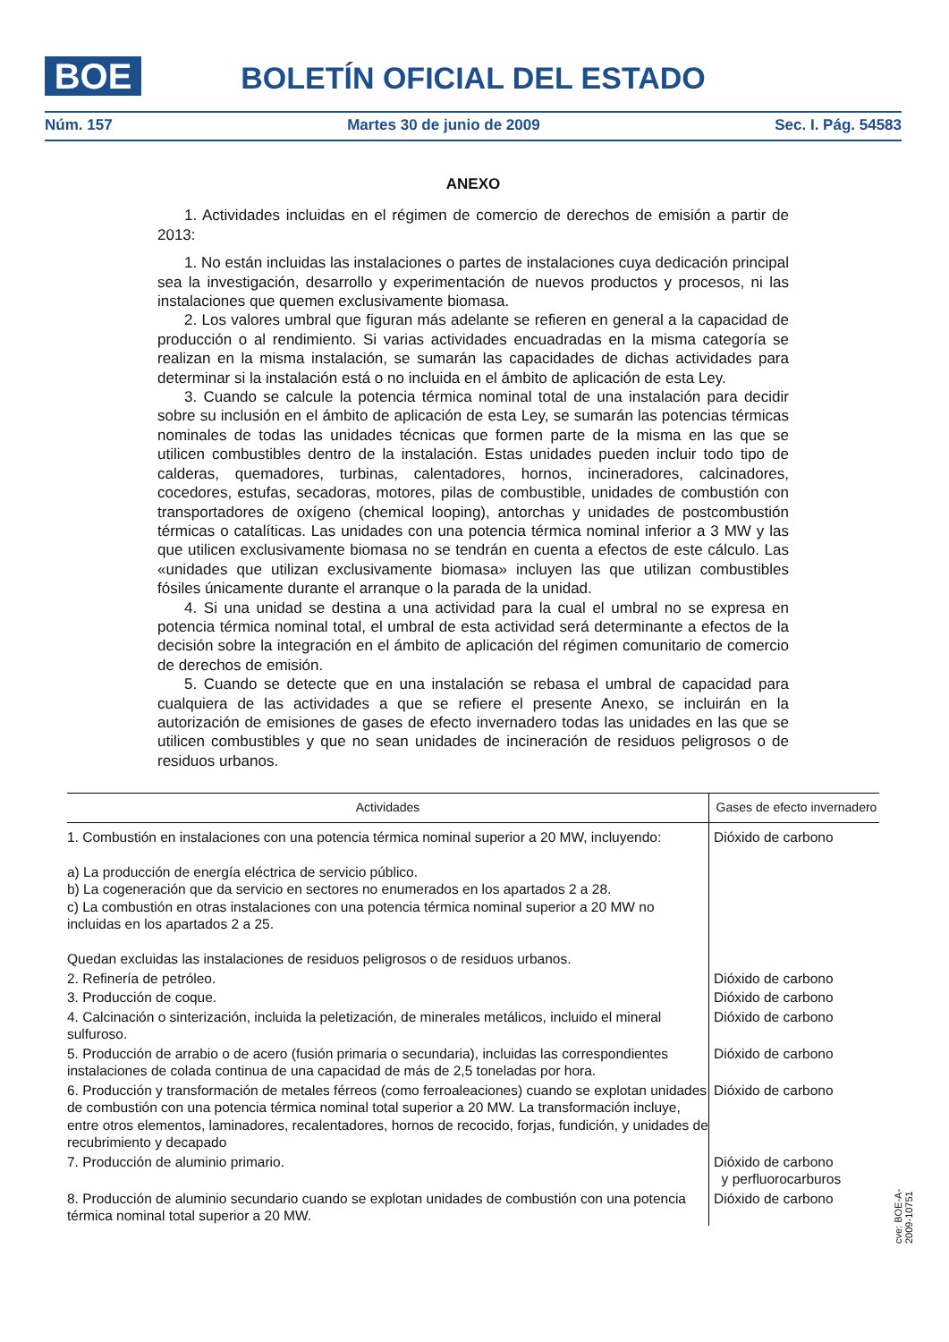BOE BOLETÍN OFICIAL DEL ESTADO
Núm. 157 Martes 30 de junio de 2009 Sec. I. Pág. 54583
ANEXO
1. Actividades incluidas en el régimen de comercio de derechos de emisión a partir de 2013:
1. No están incluidas las instalaciones o partes de instalaciones cuya dedicación principal sea la investigación, desarrollo y experimentación de nuevos productos y procesos, ni las instalaciones que quemen exclusivamente biomasa.
2. Los valores umbral que figuran más adelante se refieren en general a la capacidad de producción o al rendimiento. Si varias actividades encuadradas en la misma categoría se realizan en la misma instalación, se sumarán las capacidades de dichas actividades para determinar si la instalación está o no incluida en el ámbito de aplicación de esta Ley.
3. Cuando se calcule la potencia térmica nominal total de una instalación para decidir sobre su inclusión en el ámbito de aplicación de esta Ley, se sumarán las potencias térmicas nominales de todas las unidades técnicas que formen parte de la misma en las que se utilicen combustibles dentro de la instalación. Estas unidades pueden incluir todo tipo de calderas, quemadores, turbinas, calentadores, hornos, incineradores, calcinadores, cocedores, estufas, secadoras, motores, pilas de combustible, unidades de combustión con transportadores de oxígeno (chemical looping), antorchas y unidades de postcombustión térmicas o catalíticas. Las unidades con una potencia térmica nominal inferior a 3 MW y las que utilicen exclusivamente biomasa no se tendrán en cuenta a efectos de este cálculo. Las «unidades que utilizan exclusivamente biomasa» incluyen las que utilizan combustibles fósiles únicamente durante el arranque o la parada de la unidad.
4. Si una unidad se destina a una actividad para la cual el umbral no se expresa en potencia térmica nominal total, el umbral de esta actividad será determinante a efectos de la decisión sobre la integración en el ámbito de aplicación del régimen comunitario de comercio de derechos de emisión.
5. Cuando se detecte que en una instalación se rebasa el umbral de capacidad para cualquiera de las actividades a que se refiere el presente Anexo, se incluirán en la autorización de emisiones de gases de efecto invernadero todas las unidades en las que se utilicen combustibles y que no sean unidades de incineración de residuos peligrosos o de residuos urbanos.
| Actividades | Gases de efecto invernadero |
| --- | --- |
| 1. Combustión en instalaciones con una potencia térmica nominal superior a 20 MW, incluyendo: a) La producción de energía eléctrica de servicio público. b) La cogeneración que da servicio en sectores no enumerados en los apartados 2 a 28. c) La combustión en otras instalaciones con una potencia térmica nominal superior a 20 MW no incluidas en los apartados 2 a 25. Quedan excluidas las instalaciones de residuos peligrosos o de residuos urbanos. | Dióxido de carbono |
| 2. Refinería de petróleo. | Dióxido de carbono |
| 3. Producción de coque. | Dióxido de carbono |
| 4. Calcinación o sinterización, incluida la peletización, de minerales metálicos, incluido el mineral sulfuroso. | Dióxido de carbono |
| 5. Producción de arrabio o de acero (fusión primaria o secundaria), incluidas las correspondientes instalaciones de colada continua de una capacidad de más de 2,5 toneladas por hora. | Dióxido de carbono |
| 6. Producción y transformación de metales férreos (como ferroaleaciones) cuando se explotan unidades de combustión con una potencia térmica nominal total superior a 20 MW. La transformación incluye, entre otros elementos, laminadores, recalentadores, hornos de recocido, forjas, fundición, y unidades de recubrimiento y decapado | Dióxido de carbono |
| 7. Producción de aluminio primario. | Dióxido de carbono y perfluorocarburos |
| 8. Producción de aluminio secundario cuando se explotan unidades de combustión con una potencia térmica nominal total superior a 20 MW. | Dióxido de carbono |
cve: BOE-A-2009-10751